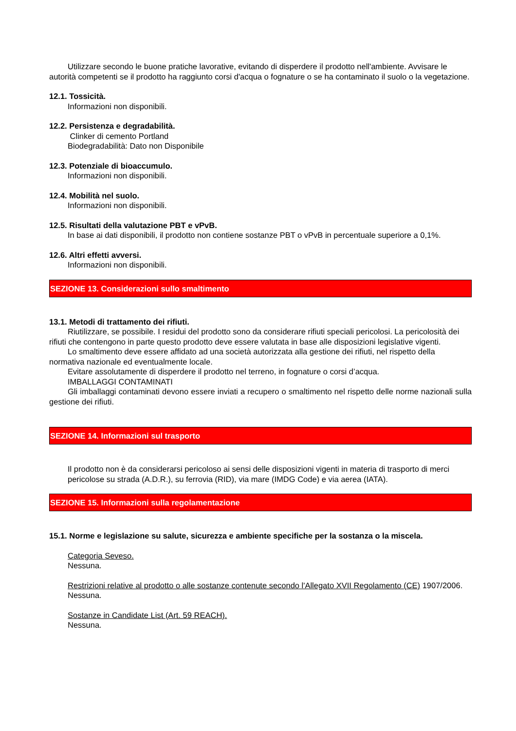Utilizzare secondo le buone pratiche lavorative, evitando di disperdere il prodotto nell'ambiente. Avvisare le autorità competenti se il prodotto ha raggiunto corsi d'acqua o fognature o se ha contaminato il suolo o la vegetazione.
12.1. Tossicità.
Informazioni non disponibili.
12.2. Persistenza e degradabilità.
Clinker di cemento Portland
Biodegradabilità: Dato non Disponibile
12.3. Potenziale di bioaccumulo.
Informazioni non disponibili.
12.4. Mobilità nel suolo.
Informazioni non disponibili.
12.5. Risultati della valutazione PBT e vPvB.
In base ai dati disponibili, il prodotto non contiene sostanze PBT o vPvB in percentuale superiore a 0,1%.
12.6. Altri effetti avversi.
Informazioni non disponibili.
SEZIONE 13. Considerazioni sullo smaltimento
13.1. Metodi di trattamento dei rifiuti.
Riutilizzare, se possibile. I residui del prodotto sono da considerare rifiuti speciali pericolosi. La pericolosità dei rifiuti che contengono in parte questo prodotto deve essere valutata in base alle disposizioni legislative vigenti.
Lo smaltimento deve essere affidato ad una società autorizzata alla gestione dei rifiuti, nel rispetto della normativa nazionale ed eventualmente locale.
Evitare assolutamente di disperdere il prodotto nel terreno, in fognature o corsi d’acqua.
IMBALLAGGI CONTAMINATI
Gli imballaggi contaminati devono essere inviati a recupero o smaltimento nel rispetto delle norme nazionali sulla gestione dei rifiuti.
SEZIONE 14. Informazioni sul trasporto
Il prodotto non è da considerarsi pericoloso ai sensi delle disposizioni vigenti in materia di trasporto di merci pericolose su strada (A.D.R.), su ferrovia (RID), via mare (IMDG Code) e via aerea (IATA).
SEZIONE 15. Informazioni sulla regolamentazione
15.1. Norme e legislazione su salute, sicurezza e ambiente specifiche per la sostanza o la miscela.
Categoria Seveso.
Nessuna.
Restrizioni relative al prodotto o alle sostanze contenute secondo l'Allegato XVII Regolamento (CE) 1907/2006.
Nessuna.
Sostanze in Candidate List (Art. 59 REACH).
Nessuna.